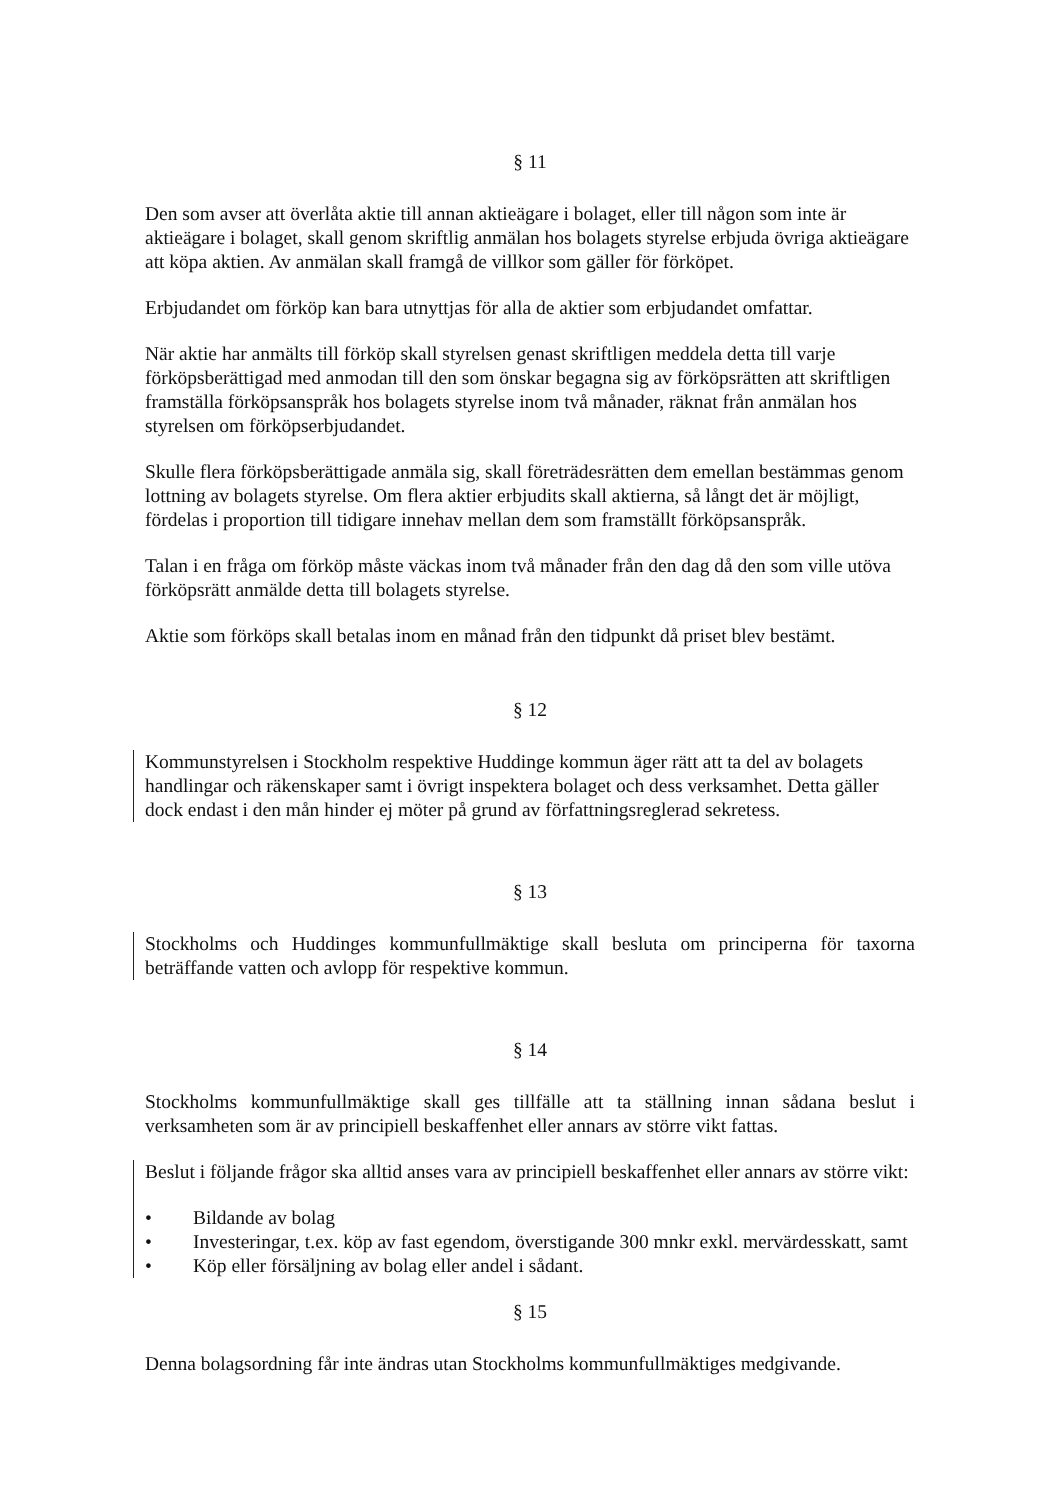§ 11
Den som avser att överlåta aktie till annan aktieägare i bolaget, eller till någon som inte är aktieägare i bolaget, skall genom skriftlig anmälan hos bolagets styrelse erbjuda övriga aktieägare att köpa aktien. Av anmälan skall framgå de villkor som gäller för förköpet.
Erbjudandet om förköp kan bara utnyttjas för alla de aktier som erbjudandet omfattar.
När aktie har anmälts till förköp skall styrelsen genast skriftligen meddela detta till varje förköpsberättigad med anmodan till den som önskar begagna sig av förköpsrätten att skriftligen framställa förköpsanspråk hos bolagets styrelse inom två månader, räknat från anmälan hos styrelsen om förköpserbjudandet.
Skulle flera förköpsberättigade anmäla sig, skall företrädesrätten dem emellan bestämmas genom lottning av bolagets styrelse. Om flera aktier erbjudits skall aktierna, så långt det är möjligt, fördelas i proportion till tidigare innehav mellan dem som framställt förköpsanspråk.
Talan i en fråga om förköp måste väckas inom två månader från den dag då den som ville utöva förköpsrätt anmälde detta till bolagets styrelse.
Aktie som förköps skall betalas inom en månad från den tidpunkt då priset blev bestämt.
§ 12
Kommunstyrelsen i Stockholm respektive Huddinge kommun äger rätt att ta del av bolagets handlingar och räkenskaper samt i övrigt inspektera bolaget och dess verksamhet. Detta gäller dock endast i den mån hinder ej möter på grund av författningsreglerad sekretess.
§ 13
Stockholms och Huddinges kommunfullmäktige skall besluta om principerna för taxorna beträffande vatten och avlopp för respektive kommun.
§ 14
Stockholms kommunfullmäktige skall ges tillfälle att ta ställning innan sådana beslut i verksamheten som är av principiell beskaffenhet eller annars av större vikt fattas.
Beslut i följande frågor ska alltid anses vara av principiell beskaffenhet eller annars av större vikt:
• Bildande av bolag
• Investeringar, t.ex. köp av fast egendom, överstigande 300 mnkr exkl. mervärdesskatt, samt
• Köp eller försäljning av bolag eller andel i sådant.
§ 15
Denna bolagsordning får inte ändras utan Stockholms kommunfullmäktiges medgivande.